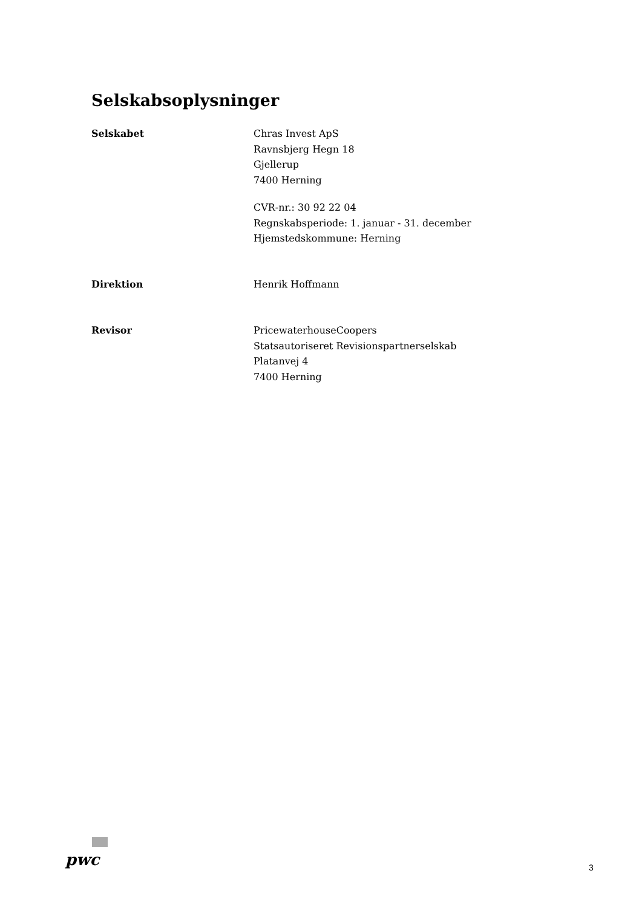Selskabsoplysninger
Selskabet Chras Invest ApS
Ravnsbjerg Hegn 18
Gjellerup
7400 Herning
CVR-nr.: 30 92 22 04
Regnskabsperiode: 1. januar - 31. december
Hjemstedskommune: Herning
Direktion Henrik Hoffmann
Revisor PricewaterhouseCoopers
Statsautoriseret Revisionspartnerselskab
Platanvej 4
7400 Herning
pwc 3